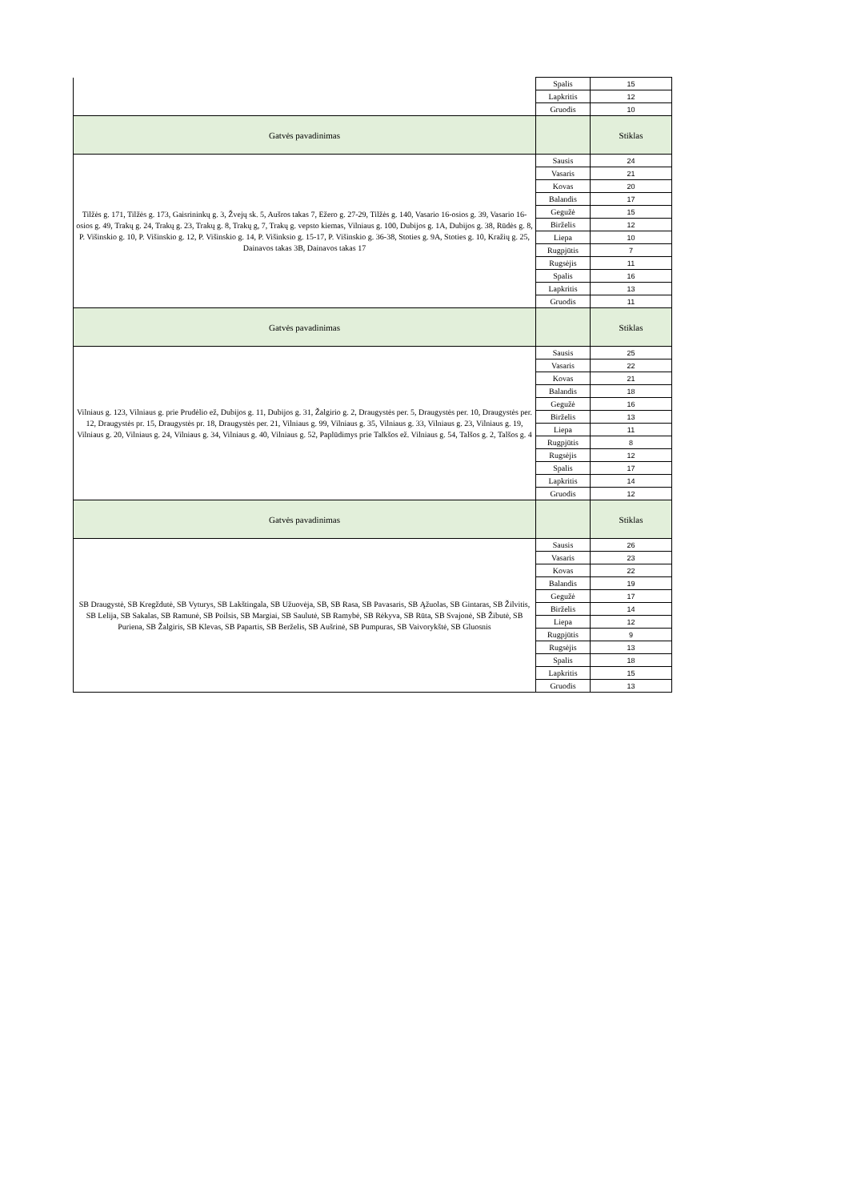| | Spalis | 15 |
| | Lapkritis | 12 |
| | Gruodis | 10 |
| Gatvės pavadinimas | | Stiklas |
| Tilžės g. 171, Tilžės g. 173, Gaisrininkų g. 3, Žvejų sk. 5, Aušros takas 7, Ežero g. 27-29, Tilžės g. 140, Vasario 16-osios g. 39, Vasario 16-osios g. 49, Trakų g. 24, Trakų g. 23, Trakų g. 8, Trakų g, 7, Trakų g. vepsto kiemas, Vilniaus g. 100, Dubijos g. 1A, Dubijos g. 38, Rūdės g. 8, P. Višinskio g. 10, P. Višinskio g. 12, P. Višinskio g. 14, P. Višinksio g. 15-17, P. Višinskio g. 36-38, Stoties g. 9A, Stoties g. 10, Kražių g. 25, Dainavos takas 3B, Dainavos takas 17 | Sausis | 24 |
| | Vasaris | 21 |
| | Kovas | 20 |
| | Balandis | 17 |
| | Gegužė | 15 |
| | Birželis | 12 |
| | Liepa | 10 |
| | Rugpjūtis | 7 |
| | Rugsėjis | 11 |
| | Spalis | 16 |
| | Lapkritis | 13 |
| | Gruodis | 11 |
| Gatvės pavadinimas | | Stiklas |
| Vilniaus g. 123, Vilniaus g. prie Prudėlio ež, Dubijos g. 11, Dubijos g. 31, Žalgirio g. 2, Draugystės per. 5, Draugystės per. 10, Draugystės per. 12, Draugystės pr. 15, Draugystės pr. 18, Draugystės per. 21, Vilniaus g. 99, Vilniaus g. 35, Vilniaus g. 33, Vilniaus g. 23, Vilniaus g. 19, Vilniaus g. 20, Vilniaus g. 24, Vilniaus g. 34, Vilniaus g. 40, Vilniaus g. 52, Paplūdimys prie Talkšos ež. Vilniaus g. 54, Talšos g. 2, Talšos g. 4 | Sausis | 25 |
| | Vasaris | 22 |
| | Kovas | 21 |
| | Balandis | 18 |
| | Gegužė | 16 |
| | Birželis | 13 |
| | Liepa | 11 |
| | Rugpjūtis | 8 |
| | Rugsėjis | 12 |
| | Spalis | 17 |
| | Lapkritis | 14 |
| | Gruodis | 12 |
| Gatvės pavadinimas | | Stiklas |
| SB Draugystė, SB Kregždutė, SB Vyturys, SB Lakštingala, SB Užuovėja, SB, SB Rasa, SB Pavasaris, SB Ąžuolas, SB Gintaras, SB Žilvitis, SB Lelija, SB Sakalas, SB Ramunė, SB Poilsis, SB Margiai, SB Saulutė, SB Ramybė, SB Rėkyva, SB Rūta, SB Svajonė, SB Žibutė, SB Puriena, SB Žalgiris, SB Klevas, SB Papartis, SB Berželis, SB Aušrinė, SB Pumpuras, SB Vaivorykštė, SB Gluosnis | Sausis | 26 |
| | Vasaris | 23 |
| | Kovas | 22 |
| | Balandis | 19 |
| | Gegužė | 17 |
| | Birželis | 14 |
| | Liepa | 12 |
| | Rugpjūtis | 9 |
| | Rugsėjis | 13 |
| | Spalis | 18 |
| | Lapkritis | 15 |
| | Gruodis | 13 |